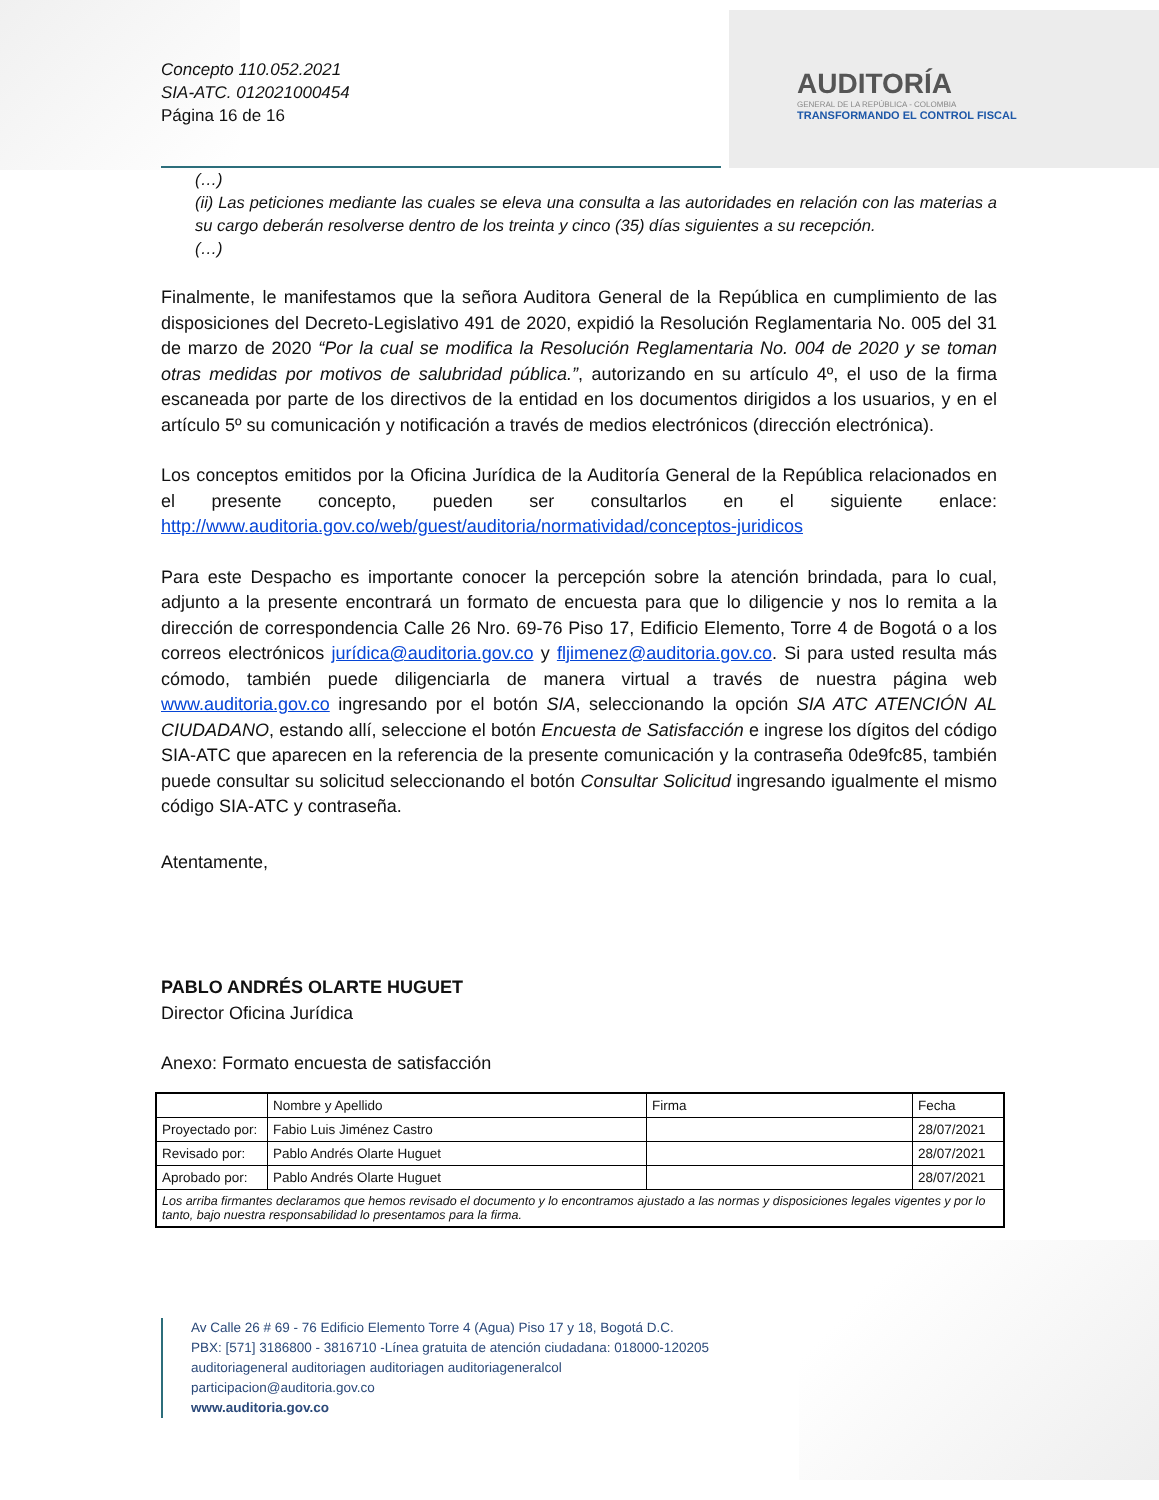Concepto 110.052.2021
SIA-ATC. 012021000454
Página 16 de 16
AUDITORÍA
GENERAL DE LA REPÚBLICA - COLOMBIA
TRANSFORMANDO EL CONTROL FISCAL
(…)
(ii) Las peticiones mediante las cuales se eleva una consulta a las autoridades en relación con las materias a su cargo deberán resolverse dentro de los treinta y cinco (35) días siguientes a su recepción.
(…)
Finalmente, le manifestamos que la señora Auditora General de la República en cumplimiento de las disposiciones del Decreto-Legislativo 491 de 2020, expidió la Resolución Reglamentaria No. 005 del 31 de marzo de 2020 “Por la cual se modifica la Resolución Reglamentaria No. 004 de 2020 y se toman otras medidas por motivos de salubridad pública.”, autorizando en su artículo 4º, el uso de la firma escaneada por parte de los directivos de la entidad en los documentos dirigidos a los usuarios, y en el artículo 5º su comunicación y notificación a través de medios electrónicos (dirección electrónica).
Los conceptos emitidos por la Oficina Jurídica de la Auditoría General de la República relacionados en el presente concepto, pueden ser consultarlos en el siguiente enlace: http://www.auditoria.gov.co/web/guest/auditoria/normatividad/conceptos-juridicos
Para este Despacho es importante conocer la percepción sobre la atención brindada, para lo cual, adjunto a la presente encontrará un formato de encuesta para que lo diligencie y nos lo remita a la dirección de correspondencia Calle 26 Nro. 69-76 Piso 17, Edificio Elemento, Torre 4 de Bogotá o a los correos electrónicos jurídica@auditoria.gov.co y fljimenez@auditoria.gov.co. Si para usted resulta más cómodo, también puede diligenciarla de manera virtual a través de nuestra página web www.auditoria.gov.co ingresando por el botón SIA, seleccionando la opción SIA ATC ATENCIÓN AL CIUDADANO, estando allí, seleccione el botón Encuesta de Satisfacción e ingrese los dígitos del código SIA-ATC que aparecen en la referencia de la presente comunicación y la contraseña 0de9fc85, también puede consultar su solicitud seleccionando el botón Consultar Solicitud ingresando igualmente el mismo código SIA-ATC y contraseña.
Atentamente,
PABLO ANDRÉS OLARTE HUGUET
Director Oficina Jurídica
Anexo: Formato encuesta de satisfacción
| | Nombre y Apellido | Firma | Fecha |
| Proyectado por: | Fabio Luis Jiménez Castro | | 28/07/2021 |
| Revisado por: | Pablo Andrés Olarte Huguet | | 28/07/2021 |
| Aprobado por: | Pablo Andrés Olarte Huguet | | 28/07/2021 |
| Los arriba firmantes declaramos que hemos revisado el documento y lo encontramos ajustado a las normas y disposiciones legales vigentes y por lo tanto, bajo nuestra responsabilidad lo presentamos para la firma. | | | |
Av Calle 26 # 69 - 76 Edificio Elemento Torre 4 (Agua) Piso 17 y 18, Bogotá D.C.
PBX: [571] 3186800 - 3816710 -Línea gratuita de atención ciudadana: 018000-120205
auditoriageneral auditoriagen auditoriagen auditoriageneralcol
participacion@auditoria.gov.co
www.auditoria.gov.co